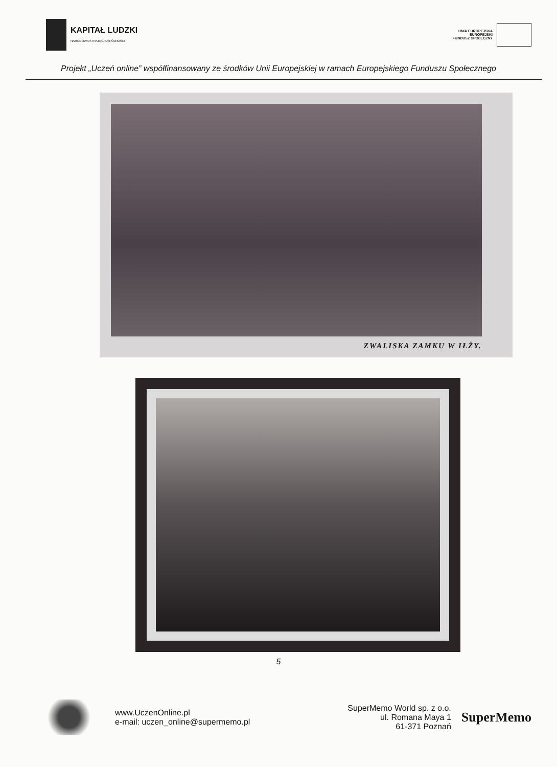KAPITAŁ LUDZKI
NARODOWA STRATEGIA SPÓJNOŚCI
UNIA EUROPEJSKA
EUROPEJSKI
FUNDUSZ SPOŁECZNY
Projekt „Uczeń online” współfinansowany ze środków Unii Europejskiej w ramach Europejskiego Funduszu Społecznego
ZWALISKA ZAMKU W IŁŻY.
5
www.UczenOnline.pl
e-mail: uczen_online@supermemo.pl
SuperMemo World sp. z o.o.
ul. Romana Maya 1
61-371 Poznań
SuperMemo